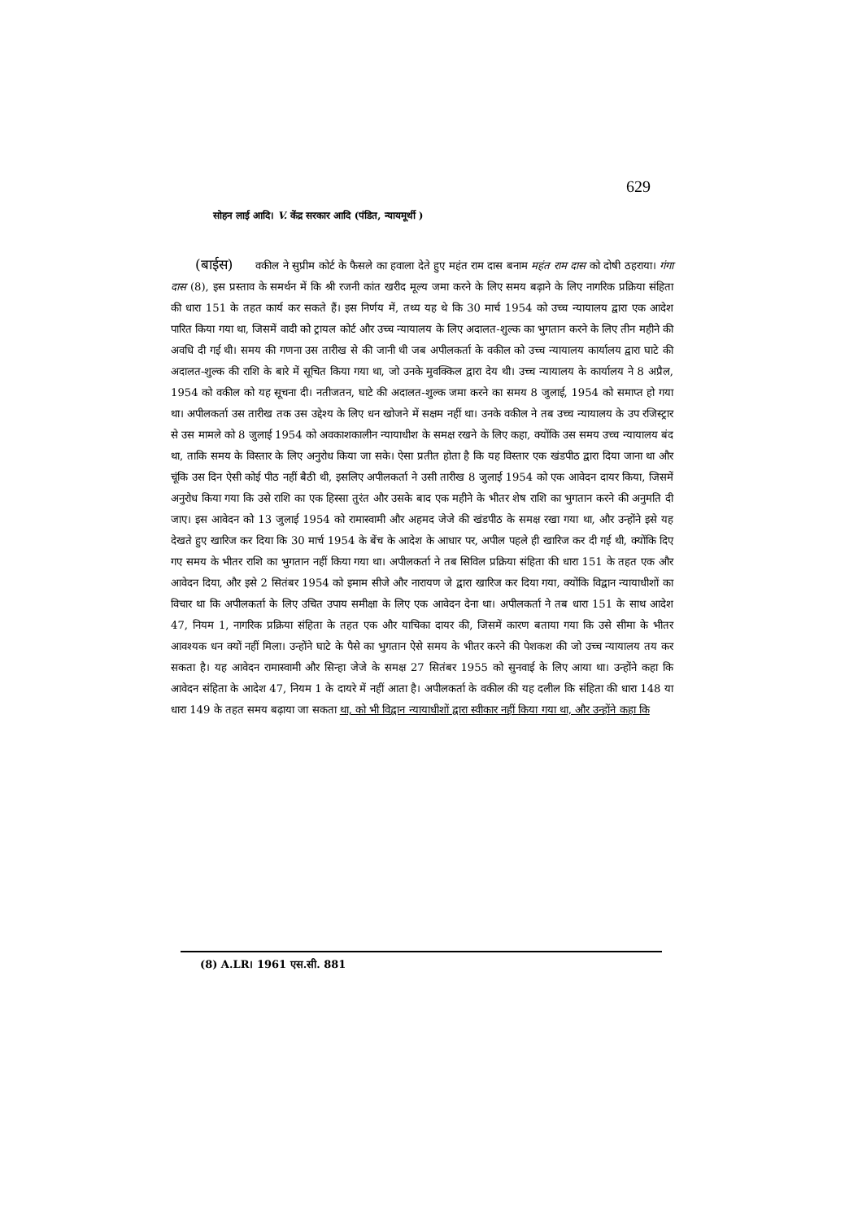629
सोहन लाई आदि। V. केंद्र सरकार आदि (पंडित, न्यायमूर्थी )
(बाईस) वकील ने सुप्रीम कोर्ट के फैसले का हवाला देते हुए महंत राम दास बनाम महंत राम दास को दोषी ठहराया। गंगा दास (8), इस प्रस्ताव के समर्थन में कि श्री रजनी कांत खरीद मूल्य जमा करने के लिए समय बढ़ाने के लिए नागरिक प्रक्रिया संहिता की धारा 151 के तहत कार्य कर सकते हैं। इस निर्णय में, तथ्य यह थे कि 30 मार्च 1954 को उच्च न्यायालय द्वारा एक आदेश पारित किया गया था, जिसमें वादी को ट्रायल कोर्ट और उच्च न्यायालय के लिए अदालत-शुल्क का भुगतान करने के लिए तीन महीने की अवधि दी गई थी। समय की गणना उस तारीख से की जानी थी जब अपीलकर्ता के वकील को उच्च न्यायालय कार्यालय द्वारा घाटे की अदालत-शुल्क की राशि के बारे में सूचित किया गया था, जो उनके मुवक्किल द्वारा देय थी। उच्च न्यायालय के कार्यालय ने 8 अप्रैल, 1954 को वकील को यह सूचना दी। नतीजतन, घाटे की अदालत-शुल्क जमा करने का समय 8 जुलाई, 1954 को समाप्त हो गया था। अपीलकर्ता उस तारीख तक उस उद्देश्य के लिए धन खोजने में सक्षम नहीं था। उनके वकील ने तब उच्च न्यायालय के उप रजिस्ट्रार से उस मामले को 8 जुलाई 1954 को अवकाशकालीन न्यायाधीश के समक्ष रखने के लिए कहा, क्योंकि उस समय उच्च न्यायालय बंद था, ताकि समय के विस्तार के लिए अनुरोध किया जा सके। ऐसा प्रतीत होता है कि यह विस्तार एक खंडपीठ द्वारा दिया जाना था और चूंकि उस दिन ऐसी कोई पीठ नहीं बैठी थी, इसलिए अपीलकर्ता ने उसी तारीख 8 जुलाई 1954 को एक आवेदन दायर किया, जिसमें अनुरोध किया गया कि उसे राशि का एक हिस्सा तुरंत और उसके बाद एक महीने के भीतर शेष राशि का भुगतान करने की अनुमति दी जाए। इस आवेदन को 13 जुलाई 1954 को रामास्वामी और अहमद जेजे की खंडपीठ के समक्ष रखा गया था, और उन्होंने इसे यह देखते हुए खारिज कर दिया कि 30 मार्च 1954 के बेंच के आदेश के आधार पर, अपील पहले ही खारिज कर दी गई थी, क्योंकि दिए गए समय के भीतर राशि का भुगतान नहीं किया गया था। अपीलकर्ता ने तब सिविल प्रक्रिया संहिता की धारा 151 के तहत एक और आवेदन दिया, और इसे 2 सितंबर 1954 को इमाम सीजे और नारायण जे द्वारा खारिज कर दिया गया, क्योंकि विद्वान न्यायाधीशों का विचार था कि अपीलकर्ता के लिए उचित उपाय समीक्षा के लिए एक आवेदन देना था। अपीलकर्ता ने तब धारा 151 के साथ आदेश 47, नियम 1, नागरिक प्रक्रिया संहिता के तहत एक और याचिका दायर की, जिसमें कारण बताया गया कि उसे सीमा के भीतर आवश्यक धन क्यों नहीं मिला। उन्होंने घाटे के पैसे का भुगतान ऐसे समय के भीतर करने की पेशकश की जो उच्च न्यायालय तय कर सकता है। यह आवेदन रामास्वामी और सिन्हा जेजे के समक्ष 27 सितंबर 1955 को सुनवाई के लिए आया था। उन्होंने कहा कि आवेदन संहिता के आदेश 47, नियम 1 के दायरे में नहीं आता है। अपीलकर्ता के वकील की यह दलील कि संहिता की धारा 148 या धारा 149 के तहत समय बढ़ाया जा सकता था, को भी विद्वान न्यायाधीशों द्वारा स्वीकार नहीं किया गया था, और उन्होंने कहा कि
(8) A.LR। 1961 एस.सी. 881